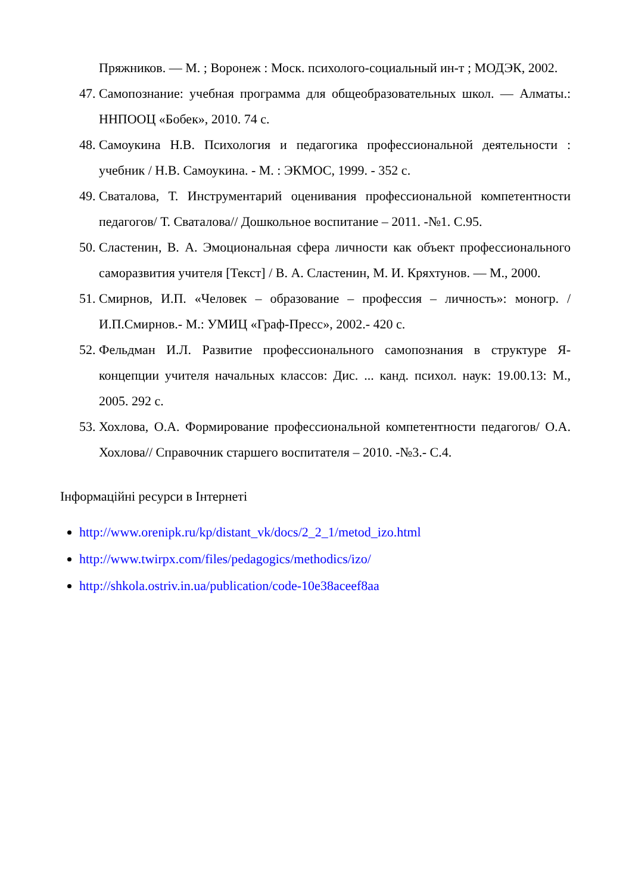Пряжников. — М. ; Воронеж : Моск. психолого-социальный ин-т ; МОДЭК, 2002.
47.
Самопознание: учебная программа для общеобразовательных школ. — Алматы.: ННПООЦ «Бобек», 2010. 74 с.
48.
Самоукина Н.В. Психология и педагогика профессиональной деятельности : учебник / Н.В. Самоукина. - М. : ЭКМОС, 1999. - 352 с.
49.
Сваталова, Т. Инструментарий оценивания профессиональной компетентности педагогов/ Т. Сваталова// Дошкольное воспитание – 2011. -№1. С.95.
50.
Сластенин, В. А. Эмоциональная сфера личности как объект профессионального саморазвития учителя [Текст] / В. А. Сластенин, М. И. Кряхтунов. — М., 2000.
51.
Смирнов, И.П. «Человек – образование – профессия – личность»: моногр. / И.П.Смирнов.- М.: УМИЦ «Граф-Пресс», 2002.- 420 с.
52.
Фельдман И.Л. Развитие профессионального самопознания в структуре Я-концепции учителя начальных классов: Дис. ... канд. психол. наук: 19.00.13: М., 2005. 292 с.
53.
Хохлова, О.А. Формирование профессиональной компетентности педагогов/ О.А. Хохлова// Справочник старшего воспитателя – 2010. -№3.- С.4.
Інформаційні ресурси в Інтернеті
http://www.orenipk.ru/kp/distant_vk/docs/2_2_1/metod_izo.html
http://www.twirpx.com/files/pedagogics/methodics/izo/
http://shkola.ostriv.in.ua/publication/code-10e38aceef8aa